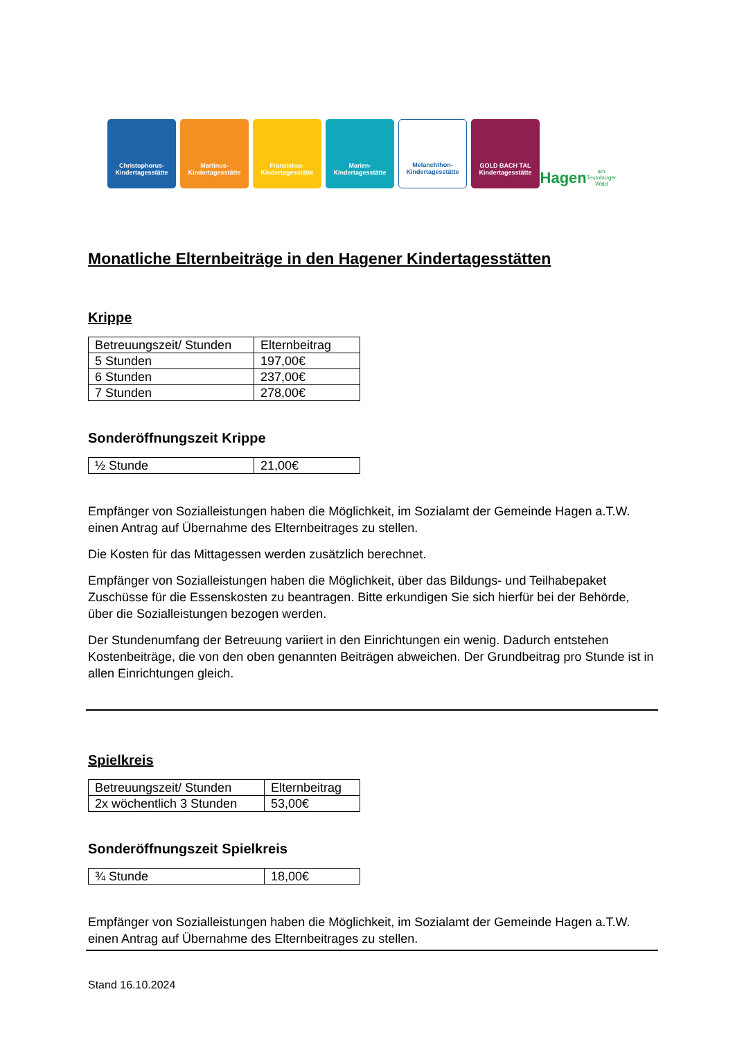Christophorus-
Kindertagesstätte
Martinus-
Kindertagesstätte
Franziskus-
Kindertagesstätte
Marien-
Kindertagesstätte
Melanchthon-
Kindertagesstätte
GOLD BACH TAL
Kindertagesstätte
Hagen
am Teutoburger Wald
Monatliche Elternbeiträge in den Hagener Kindertagesstätten
Krippe
| Betreuungszeit/ Stunden | Elternbeitrag |
| 5 Stunden | 197,00€ |
| 6 Stunden | 237,00€ |
| 7 Stunden | 278,00€ |
Sonderöffnungszeit Krippe
| ½ Stunde | 21,00€ |
Empfänger von Sozialleistungen haben die Möglichkeit, im Sozialamt der Gemeinde Hagen a.T.W. einen Antrag auf Übernahme des Elternbeitrages zu stellen.
Die Kosten für das Mittagessen werden zusätzlich berechnet.
Empfänger von Sozialleistungen haben die Möglichkeit, über das Bildungs- und Teilhabepaket Zuschüsse für die Essenskosten zu beantragen. Bitte erkundigen Sie sich hierfür bei der Behörde, über die Sozialleistungen bezogen werden.
Der Stundenumfang der Betreuung variiert in den Einrichtungen ein wenig. Dadurch entstehen Kostenbeiträge, die von den oben genannten Beiträgen abweichen. Der Grundbeitrag pro Stunde ist in allen Einrichtungen gleich.
Spielkreis
| Betreuungszeit/ Stunden | Elternbeitrag |
| 2x wöchentlich 3 Stunden | 53,00€ |
Sonderöffnungszeit Spielkreis
| ¾ Stunde | 18,00€ |
Empfänger von Sozialleistungen haben die Möglichkeit, im Sozialamt der Gemeinde Hagen a.T.W. einen Antrag auf Übernahme des Elternbeitrages zu stellen.
Stand 16.10.2024